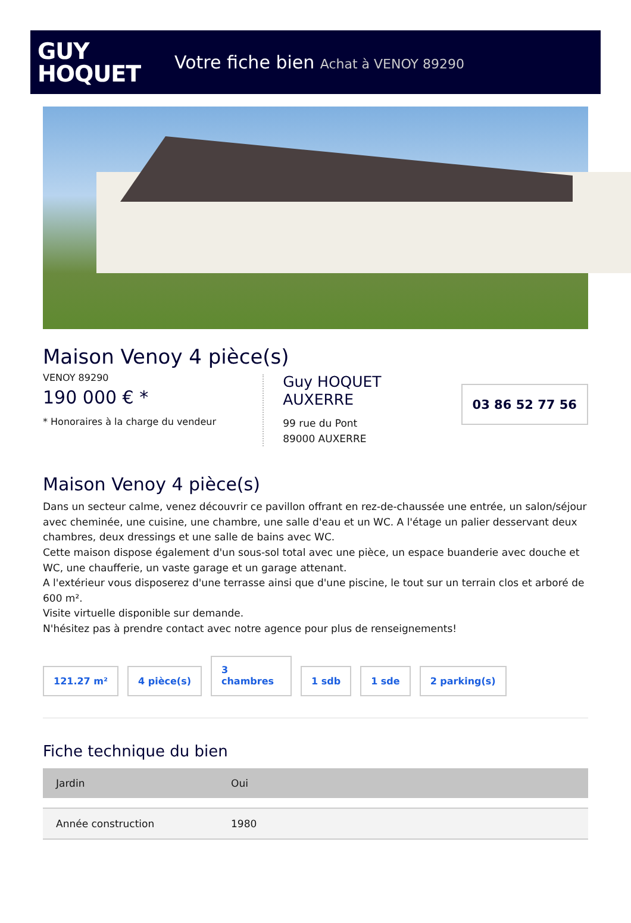GUY
HOQUET
Votre fiche bien Achat à VENOY 89290
Maison Venoy 4 pièce(s)
VENOY 89290
190 000 € *
* Honoraires à la charge du vendeur
Guy HOQUET
AUXERRE
99 rue du Pont
89000 AUXERRE
03 86 52 77 56
Maison Venoy 4 pièce(s)
Dans un secteur calme, venez découvrir ce pavillon offrant en rez-de-chaussée une entrée, un salon/séjour avec cheminée, une cuisine, une chambre, une salle d'eau et un WC. A l'étage un palier desservant deux chambres, deux dressings et une salle de bains avec WC.
Cette maison dispose également d'un sous-sol total avec une pièce, un espace buanderie avec douche et WC, une chaufferie, un vaste garage et un garage attenant.
A l'extérieur vous disposerez d'une terrasse ainsi que d'une piscine, le tout sur un terrain clos et arboré de 600 m².
Visite virtuelle disponible sur demande.
N'hésitez pas à prendre contact avec notre agence pour plus de renseignements!
121.27 m²
4 pièce(s)
3
chambres
1 sdb
1 sde
2 parking(s)
Fiche technique du bien
| Jardin | Oui |
| Année construction | 1980 |